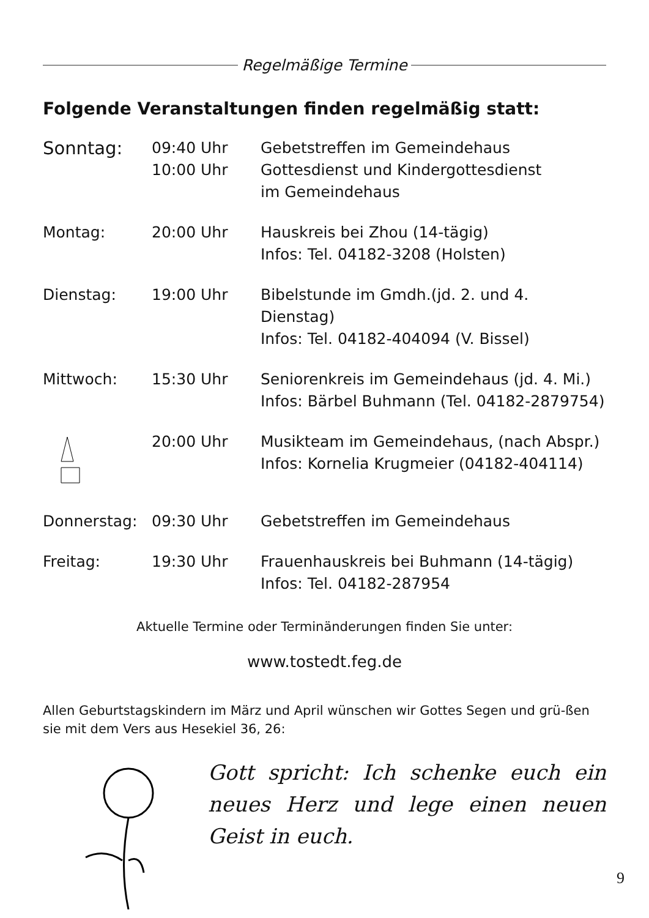Regelmäßige Termine
Folgende Veranstaltungen finden regelmäßig statt:
| Sonntag: | 09:40 Uhr 10:00 Uhr | Gebetstreffen im Gemeindehaus Gottesdienst und Kindergottesdienst im Gemeindehaus |
| Montag: | 20:00 Uhr | Hauskreis bei Zhou (14-tägig) Infos: Tel. 04182-3208 (Holsten) |
| Dienstag: | 19:00 Uhr | Bibelstunde im Gmdh.(jd. 2. und 4. Dienstag) Infos: Tel. 04182-404094 (V. Bissel) |
| Mittwoch: | 15:30 Uhr | Seniorenkreis im Gemeindehaus (jd. 4. Mi.) Infos: Bärbel Buhmann (Tel. 04182-2879754) |
| | 20:00 Uhr | Musikteam im Gemeindehaus, (nach Abspr.) Infos: Kornelia Krugmeier (04182-404114) |
| Donnerstag: | 09:30 Uhr | Gebetstreffen im Gemeindehaus |
| Freitag: | 19:30 Uhr | Frauenhauskreis bei Buhmann (14-tägig) Infos: Tel. 04182-287954 |
Aktuelle Termine oder Terminänderungen finden Sie unter:
www.tostedt.feg.de
Allen Geburtstagskindern im März und April wünschen wir Gottes Segen und grü-ßen sie mit dem Vers aus Hesekiel 36, 26:
Gott spricht: Ich schenke euch ein neues Herz und lege einen neuen Geist in euch.
9